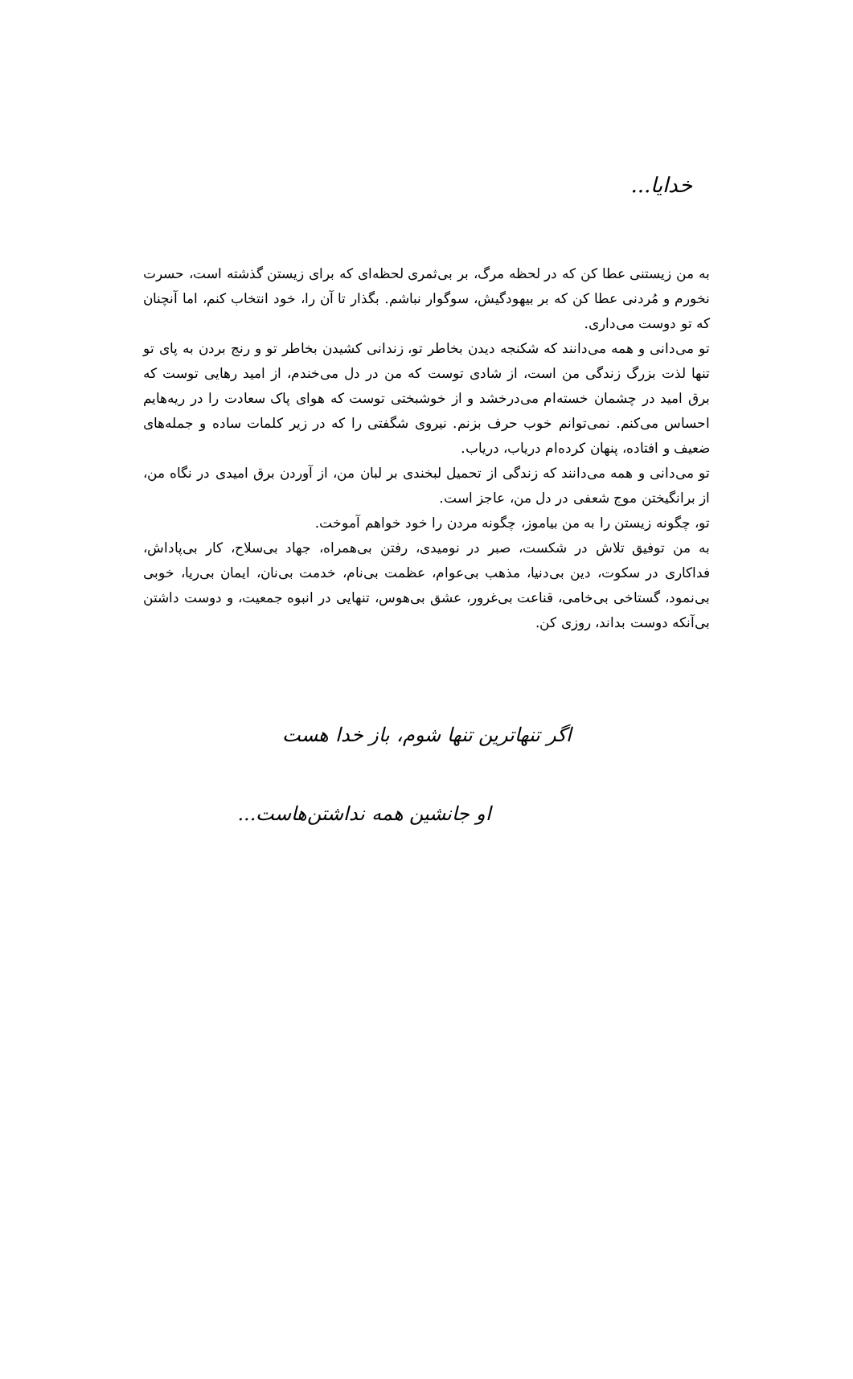خدایا...
به من زیستنی عطا کن که در لحظه مرگ، بر بی‌ثمری لحظه‌ای که برای زیستن گذشته است، حسرت نخورم و مُردنی عطا کن که بر بیهودگیش، سوگوار نباشم. بگذار تا آن را، خود انتخاب کنم، اما آنچنان که تو دوست می‌داری.
تو می‌دانی و همه می‌دانند که شکنجه دیدن بخاطر تو، زندانی کشیدن بخاطر تو و رنج بردن به پای تو تنها لذت بزرگ زندگی من است، از شادی توست که من در دل می‌خندم، از امید رهایی توست که برق امید در چشمان خسته‌ام می‌درخشد و از خوشبختی توست که هوای پاک سعادت را در ریه‌هایم احساس می‌کنم. نمی‌توانم خوب حرف بزنم. نیروی شگفتی را که در زیر کلمات ساده و جمله‌های ضعیف و افتاده، پنهان کرده‌ام دریاب، دریاب.
تو می‌دانی و همه می‌دانند که زندگی از تحمیل لبخندی بر لبان من، از آوردن برق امیدی در نگاه من، از برانگیختن موج شعفی در دل من، عاجز است.
تو، چگونه زیستن را به من بیاموز، چگونه مردن را خود خواهم آموخت.
به من توفیق تلاش در شکست، صبر در نومیدی، رفتن بی‌همراه، جهاد بی‌سلاح، کار بی‌پاداش، فداکاری در سکوت، دین بی‌دنیا، مذهب بی‌عوام، عظمت بی‌نام، خدمت بی‌نان، ایمان بی‌ریا، خوبی بی‌نمود، گستاخی بی‌خامی، قناعت بی‌غرور، عشق بی‌هوس، تنهایی در انبوه جمعیت، و دوست داشتن بی‌آنکه دوست بداند، روزی کن.
اگر تنهاترین تنها شوم، باز خدا هست
او جانشین همه نداشتن‌هاست...